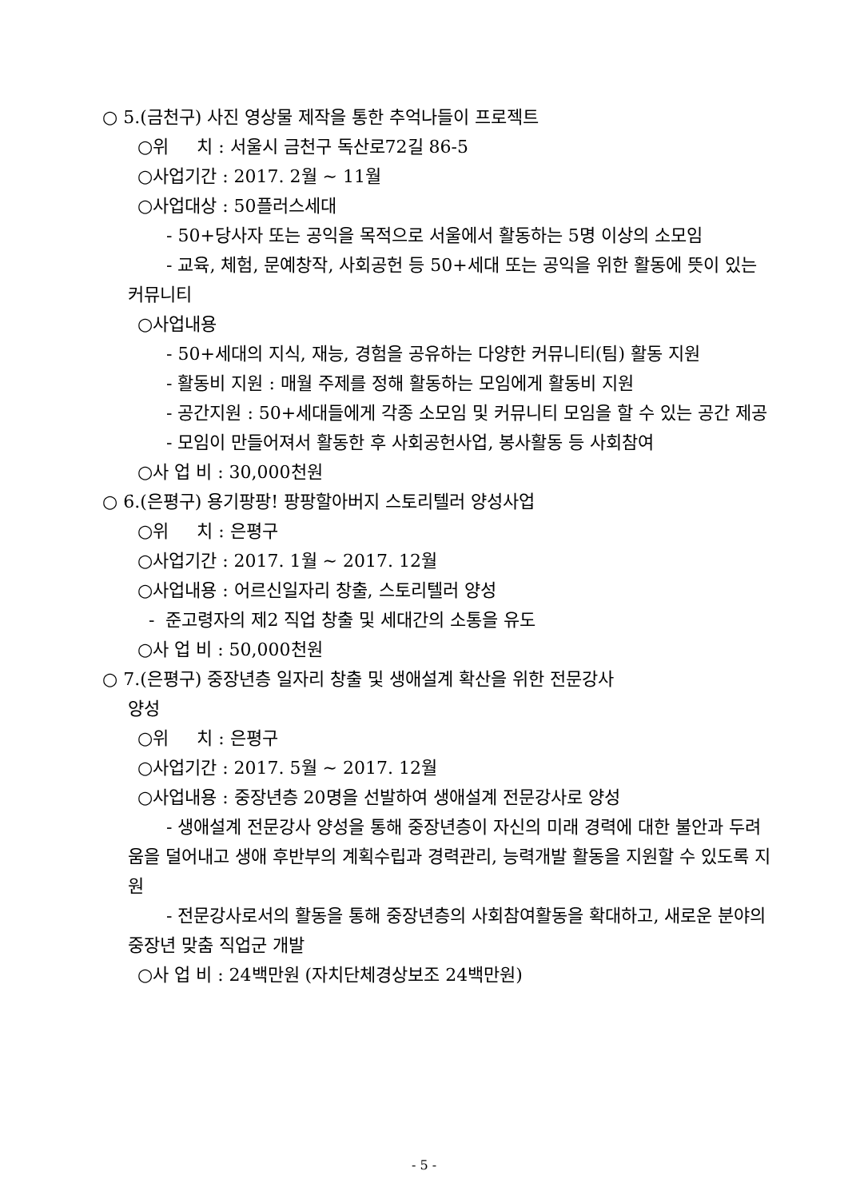○ 5.(금천구) 사진 영상물 제작을 통한 추억나들이 프로젝트
○위 치 : 서울시 금천구 독산로72길 86-5
○사업기간 : 2017. 2월 ~ 11월
○사업대상 : 50플러스세대
- 50+당사자 또는 공익을 목적으로 서울에서 활동하는 5명 이상의 소모임
- 교육, 체험, 문예창작, 사회공헌 등 50+세대 또는 공익을 위한 활동에 뜻이 있는 커뮤니티
○사업내용
- 50+세대의 지식, 재능, 경험을 공유하는 다양한 커뮤니티(팀) 활동 지원
- 활동비 지원 : 매월 주제를 정해 활동하는 모임에게 활동비 지원
- 공간지원 : 50+세대들에게 각종 소모임 및 커뮤니티 모임을 할 수 있는 공간 제공
- 모임이 만들어져서 활동한 후 사회공헌사업, 봉사활동 등 사회참여
○사 업 비 : 30,000천원
○ 6.(은평구) 용기팡팡! 팡팡할아버지 스토리텔러 양성사업
○위 치 : 은평구
○사업기간 : 2017. 1월 ~ 2017. 12월
○사업내용 : 어르신일자리 창출, 스토리텔러 양성
- 준고령자의 제2 직업 창출 및 세대간의 소통을 유도
○사 업 비 : 50,000천원
○ 7.(은평구) 중장년층 일자리 창출 및 생애설계 확산을 위한 전문강사
양성
○위 치 : 은평구
○사업기간 : 2017. 5월 ~ 2017. 12월
○사업내용 : 중장년층 20명을 선발하여 생애설계 전문강사로 양성
- 생애설계 전문강사 양성을 통해 중장년층이 자신의 미래 경력에 대한 불안과 두려움을 덜어내고 생애 후반부의 계획수립과 경력관리, 능력개발 활동을 지원할 수 있도록 지원
- 전문강사로서의 활동을 통해 중장년층의 사회참여활동을 확대하고, 새로운 분야의 중장년 맞춤 직업군 개발
○사 업 비 : 24백만원 (자치단체경상보조 24백만원)
- 5 -